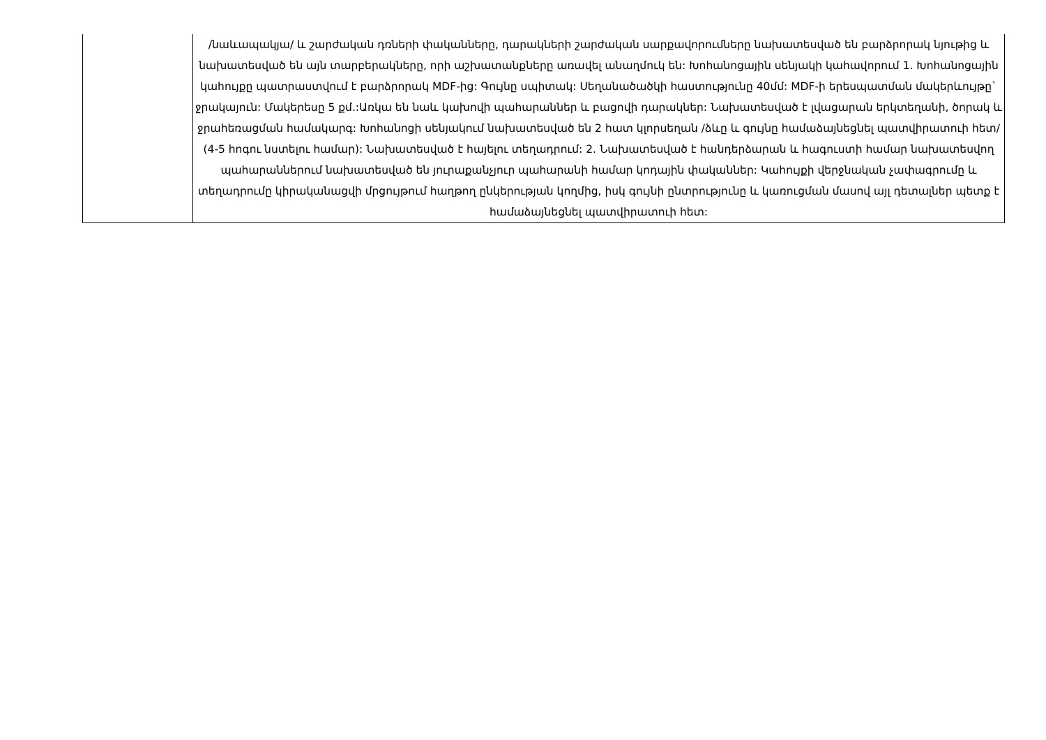| | /նաևապակյա/ և շարժական դռների փականները, դարակների շարժական սարքավորումները նախատեսված են բարձրորակ նյութից և նախատեսված են այն տարբերակները, որի աշխատանքները առավել անաղմուկ են: Խոհանոցային սենյակի կահավորում 1. Խոհանոցային կահույքը պատրաստվում է բարձրորակ MDF-ից: Գույնը սպիտակ: Սեղանածածկի հաստությունը 40մմ: MDF-ի երեսպատման մակերևույթը` ջրակայուն: Մակերեսը 5 քմ.:Առկա են նաև կախովի պահարաններ և բացովի դարակներ: Նախատեսված է լվացարան երկտեղանի, ծորակ և ջրահեռացման համակարգ: Խոհանոցի սենյակում նախատեսված են 2 հատ կլորսեղան /ձևը և գույնը համաձայնեցնել պատվիրատուի հետ/ (4-5 հոգու նստելու համար): Նախատեսված է հայելու տեղադրում: 2. Նախատեսված է հանդերձարան և հագուստի համար նախատեսվող պահարաններում նախատեսված են յուրաքանչյուր պահարանի համար կոդային փականներ: Կահույքի վերջնական չափագրումը և տեղադրումը կիրականացվի մրցույթում հաղթող ընկերության կողմից, իսկ գույնի ընտրությունը և կառուցման մասով այլ դետալներ պետք է համաձայնեցնել պատվիրատուի հետ: |